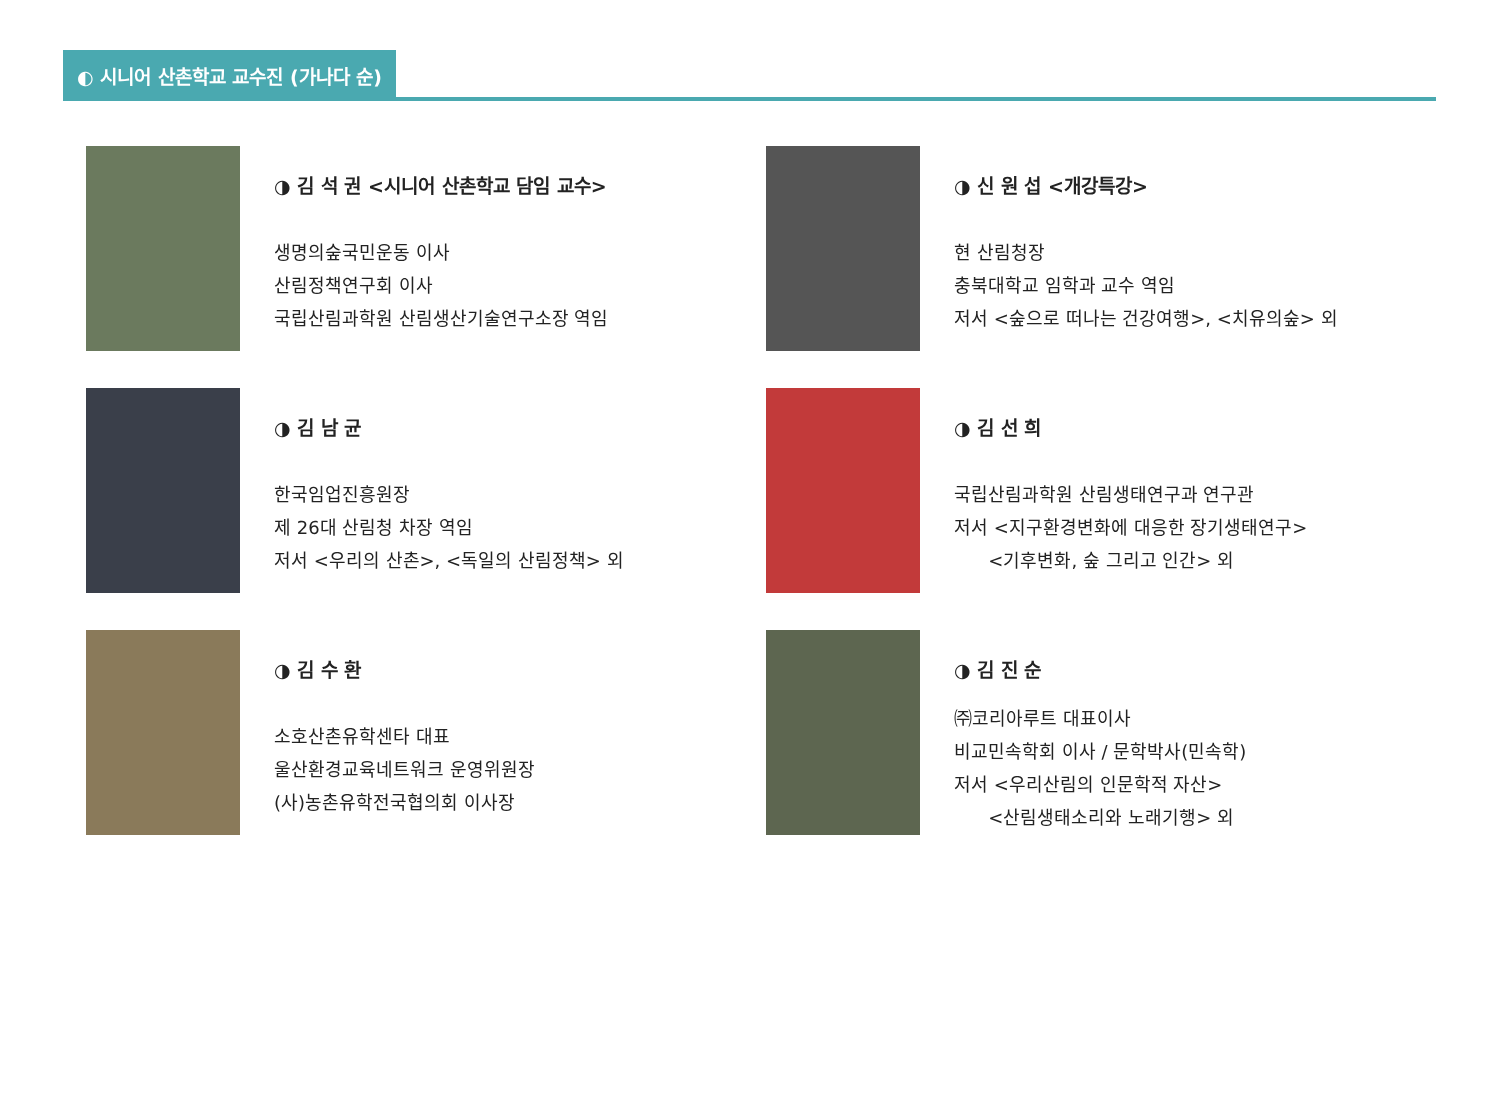◐ 시니어 산촌학교 교수진 (가나다 순)
◑ 김 석 권 <시니어 산촌학교 담임 교수>
생명의숲국민운동 이사
산림정책연구회 이사
국립산림과학원 산림생산기술연구소장 역임
◑ 신 원 섭 <개강특강>
현 산림청장
충북대학교 임학과 교수 역임
저서 <숲으로 떠나는 건강여행>, <치유의숲> 외
◑ 김 남 균
한국임업진흥원장
제 26대 산림청 차장 역임
저서 <우리의 산촌>, <독일의 산림정책> 외
◑ 김 선 희
국립산림과학원 산림생태연구과 연구관
저서 <지구환경변화에 대응한 장기생태연구>
<기후변화, 숲 그리고 인간> 외
◑ 김 수 환
소호산촌유학센타 대표
울산환경교육네트워크 운영위원장
(사)농촌유학전국협의회 이사장
◑ 김 진 순
㈜코리아루트 대표이사
비교민속학회 이사 / 문학박사(민속학)
저서 <우리산림의 인문학적 자산>
<산림생태소리와 노래기행> 외